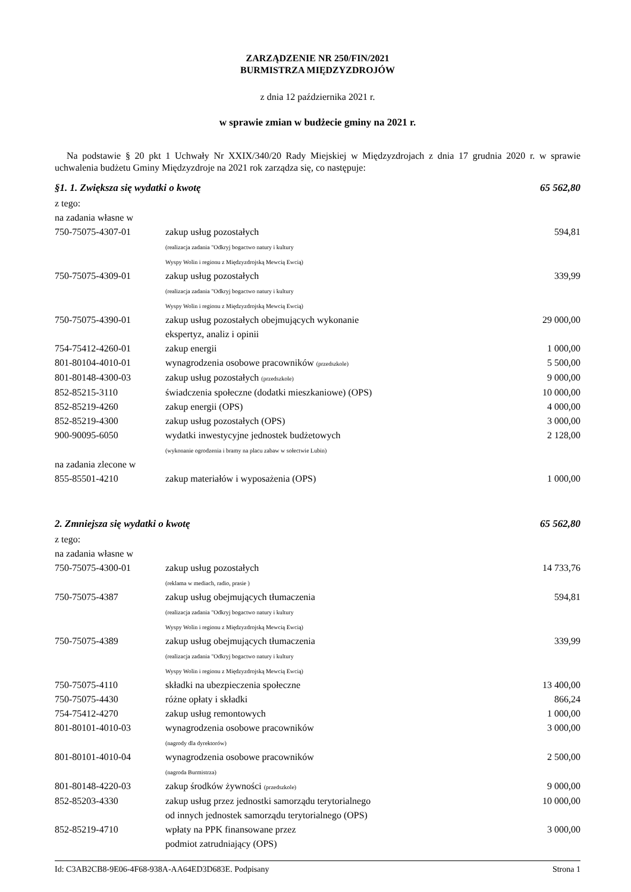ZARZĄDZENIE NR 250/FIN/2021
BURMISTRZA MIĘDZYZDROJÓW
z dnia 12 października 2021 r.
w sprawie zmian w budżecie gminy na 2021 r.
Na podstawie § 20 pkt 1 Uchwały Nr XXIX/340/20 Rady Miejskiej w Międzyzdrojach z dnia 17 grudnia 2020 r. w sprawie uchwalenia budżetu Gminy Międzyzdroje na 2021 rok zarządza się, co następuje:
| §1. 1. Zwiększa się wydatki o kwotę | | 65 562,80 |
| z tego: | | |
| na zadania własne w | | |
| 750-75075-4307-01 | zakup usług pozostałych (realizacja zadania "Odkryj bogactwo natury i kultury Wyspy Wolin i regionu z Międzyzdrojską Mewcią Ewcią) | 594,81 |
| 750-75075-4309-01 | zakup usług pozostałych (realizacja zadania "Odkryj bogactwo natury i kultury Wyspy Wolin i regionu z Międzyzdrojską Mewcią Ewcią) | 339,99 |
| 750-75075-4390-01 | zakup usług pozostałych obejmujących wykonanie ekspertyz, analiz i opinii | 29 000,00 |
| 754-75412-4260-01 | zakup energii | 1 000,00 |
| 801-80104-4010-01 | wynagrodzenia osobowe pracowników (przedszkole) | 5 500,00 |
| 801-80148-4300-03 | zakup usług pozostałych (przedszkole) | 9 000,00 |
| 852-85215-3110 | świadczenia społeczne (dodatki mieszkaniowe) (OPS) | 10 000,00 |
| 852-85219-4260 | zakup energii (OPS) | 4 000,00 |
| 852-85219-4300 | zakup usług pozostałych (OPS) | 3 000,00 |
| 900-90095-6050 | wydatki inwestycyjne jednostek budżetowych (wykonanie ogrodzenia i bramy na placu zabaw w sołectwie Lubin) | 2 128,00 |
| na zadania zlecone w | | |
| 855-85501-4210 | zakup materiałów i wyposażenia (OPS) | 1 000,00 |
| 2. Zmniejsza się wydatki o kwotę | | 65 562,80 |
| z tego: | | |
| na zadania własne w | | |
| 750-75075-4300-01 | zakup usług pozostałych (reklama w mediach, radio, prasie ) | 14 733,76 |
| 750-75075-4387 | zakup usług obejmujących tłumaczenia (realizacja zadania "Odkryj bogactwo natury i kultury Wyspy Wolin i regionu z Międzyzdrojską Mewcią Ewcią) | 594,81 |
| 750-75075-4389 | zakup usług obejmujących tłumaczenia (realizacja zadania "Odkryj bogactwo natury i kultury Wyspy Wolin i regionu z Międzyzdrojską Mewcią Ewcią) | 339,99 |
| 750-75075-4110 | składki na ubezpieczenia społeczne | 13 400,00 |
| 750-75075-4430 | różne opłaty i składki | 866,24 |
| 754-75412-4270 | zakup usług remontowych | 1 000,00 |
| 801-80101-4010-03 | wynagrodzenia osobowe pracowników (nagrody dla dyrektorów) | 3 000,00 |
| 801-80101-4010-04 | wynagrodzenia osobowe pracowników (nagroda Burmistrza) | 2 500,00 |
| 801-80148-4220-03 | zakup środków żywności (przedszkole) | 9 000,00 |
| 852-85203-4330 | zakup usług przez jednostki samorządu terytorialnego od innych jednostek samorządu terytorialnego (OPS) | 10 000,00 |
| 852-85219-4710 | wpłaty na PPK finansowane przez podmiot zatrudniający (OPS) | 3 000,00 |
Id: C3AB2CB8-9E06-4F68-938A-AA64ED3D683E. Podpisany Strona 1